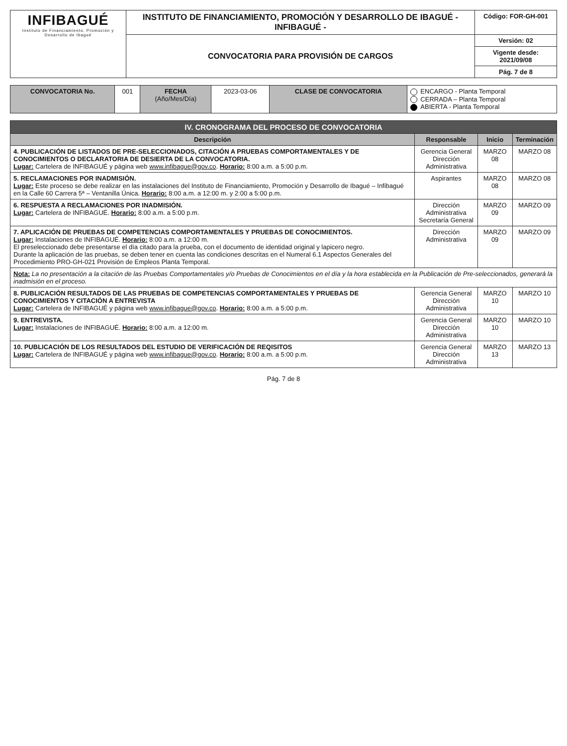| INFIBAGUÉ Instituto de Financiamiento, Promoción y Desarrollo de Ibagué | INSTITUTO DE FINANCIAMIENTO, PROMOCIÓN Y DESARROLLO DE IBAGUÉ - INFIBAGUÉ - | Código: FOR-GH-001 |
| | CONVOCATORIA PARA PROVISIÓN DE CARGOS | Versión: 02 |
| | | Vigente desde: 2021/09/08 |
| | | Pág. 7 de 8 |
| CONVOCATORIA No. | 001 | FECHA (Año/Mes/Día) | 2023-03-06 | CLASE DE CONVOCATORIA | ENCARGO - Planta Temporal CERRADA – Planta Temporal ABIERTA - Planta Temporal |
| IV. CRONOGRAMA DEL PROCESO DE CONVOCATORIA | | | |
| Descripción | Responsable | Inicio | Terminación |
| 4. PUBLICACIÓN DE LISTADOS DE PRE-SELECCIONADOS, CITACIÓN A PRUEBAS COMPORTAMENTALES Y DE CONOCIMIENTOS O DECLARATORIA DE DESIERTA DE LA CONVOCATORIA. Lugar: Cartelera de INFIBAGUÉ y página web www.infibague@gov.co . Horario: 8:00 a.m. a 5:00 p.m. | Gerencia General Dirección Administrativa | MARZO 08 | MARZO 08 |
| 5. RECLAMACIONES POR INADMISIÓN. Lugar: Este proceso se debe realizar en las instalaciones del Instituto de Financiamiento, Promoción y Desarrollo de Ibagué – Infibagué en la Calle 60 Carrera 5ª – Ventanilla Única. Horario: 8:00 a.m. a 12:00 m. y 2:00 a 5:00 p.m. | Aspirantes | MARZO 08 | MARZO 08 |
| 6. RESPUESTA A RECLAMACIONES POR INADMISIÓN. Lugar: Cartelera de INFIBAGUÉ. Horario: 8:00 a.m. a 5:00 p.m. | Dirección Administrativa Secretaría General | MARZO 09 | MARZO 09 |
| 7. APLICACIÓN DE PRUEBAS DE COMPETENCIAS COMPORTAMENTALES Y PRUEBAS DE CONOCIMIENTOS. Lugar: Instalaciones de INFIBAGUÉ. Horario: 8:00 a.m. a 12:00 m. El preseleccionado debe presentarse el día citado para la prueba, con el documento de identidad original y lapicero negro. Durante la aplicación de las pruebas, se deben tener en cuenta las condiciones descritas en el Numeral 6.1 Aspectos Generales del Procedimiento PRO-GH-021 Provisión de Empleos Planta Temporal. | Dirección Administrativa | MARZO 09 | MARZO 09 |
| Nota: La no presentación a la citación de las Pruebas Comportamentales y/o Pruebas de Conocimientos en el día y la hora establecida en la Publicación de Pre-seleccionados, generará la inadmisión en el proceso. | | | |
| 8. PUBLICACIÓN RESULTADOS DE LAS PRUEBAS DE COMPETENCIAS COMPORTAMENTALES Y PRUEBAS DE CONOCIMIENTOS Y CITACIÓN A ENTREVISTA Lugar: Cartelera de INFIBAGUÉ y página web www.infibague@gov.co . Horario: 8:00 a.m. a 5:00 p.m. | Gerencia General Dirección Administrativa | MARZO 10 | MARZO 10 |
| 9. ENTREVISTA. Lugar: Instalaciones de INFIBAGUÉ. Horario: 8:00 a.m. a 12:00 m. | Gerencia General Dirección Administrativa | MARZO 10 | MARZO 10 |
| 10. PUBLICACIÓN DE LOS RESULTADOS DEL ESTUDIO DE VERIFICACIÓN DE REQISITOS Lugar: Cartelera de INFIBAGUÉ y página web www.infibague@gov.co . Horario: 8:00 a.m. a 5:00 p.m. | Gerencia General Dirección Administrativa | MARZO 13 | MARZO 13 |
Pág. 7 de 8